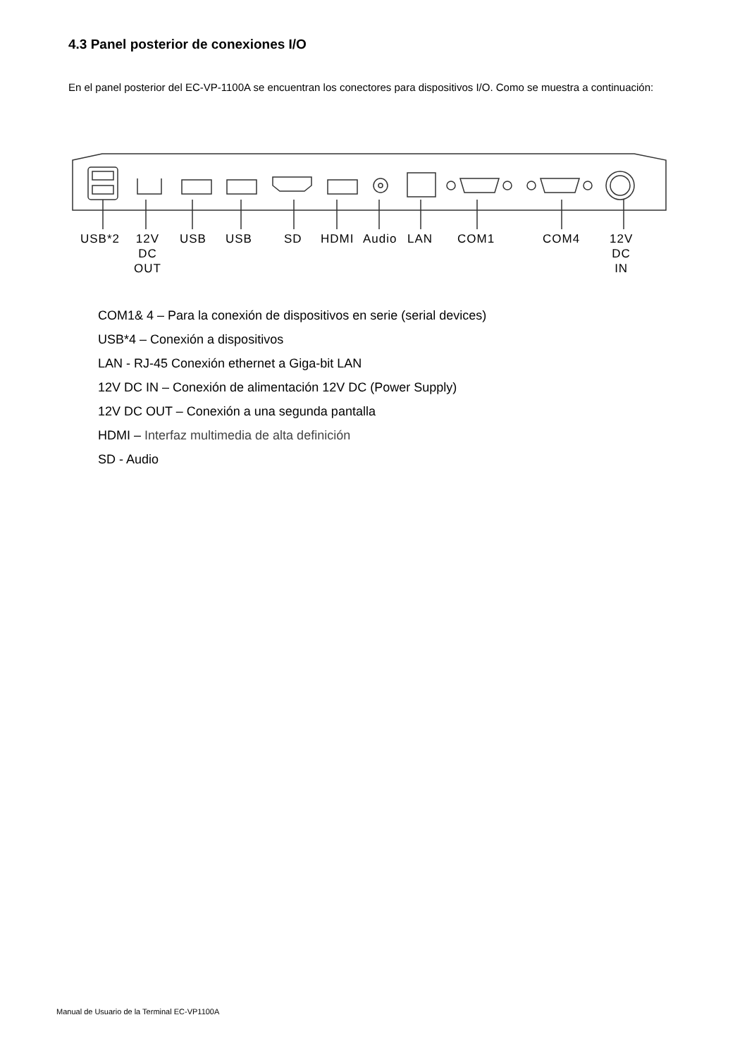4.3 Panel posterior de conexiones I/O
En el panel posterior del EC-VP-1100A se encuentran los conectores para dispositivos I/O. Como se muestra a continuación:
USB*2
12V
DC
OUT
USB USB SD HDMI Audio LAN COM1 COM4
12V
DC
IN
COM1& 4 – Para la conexión de dispositivos en serie (serial devices)
USB*4 – Conexión a dispositivos
LAN - RJ-45 Conexión ethernet a Giga-bit LAN
12V DC IN – Conexión de alimentación 12V DC (Power Supply)
12V DC OUT – Conexión a una segunda pantalla
HDMI – Interfaz multimedia de alta definición
SD - Audio
Manual de Usuario de la Terminal EC-VP1100A